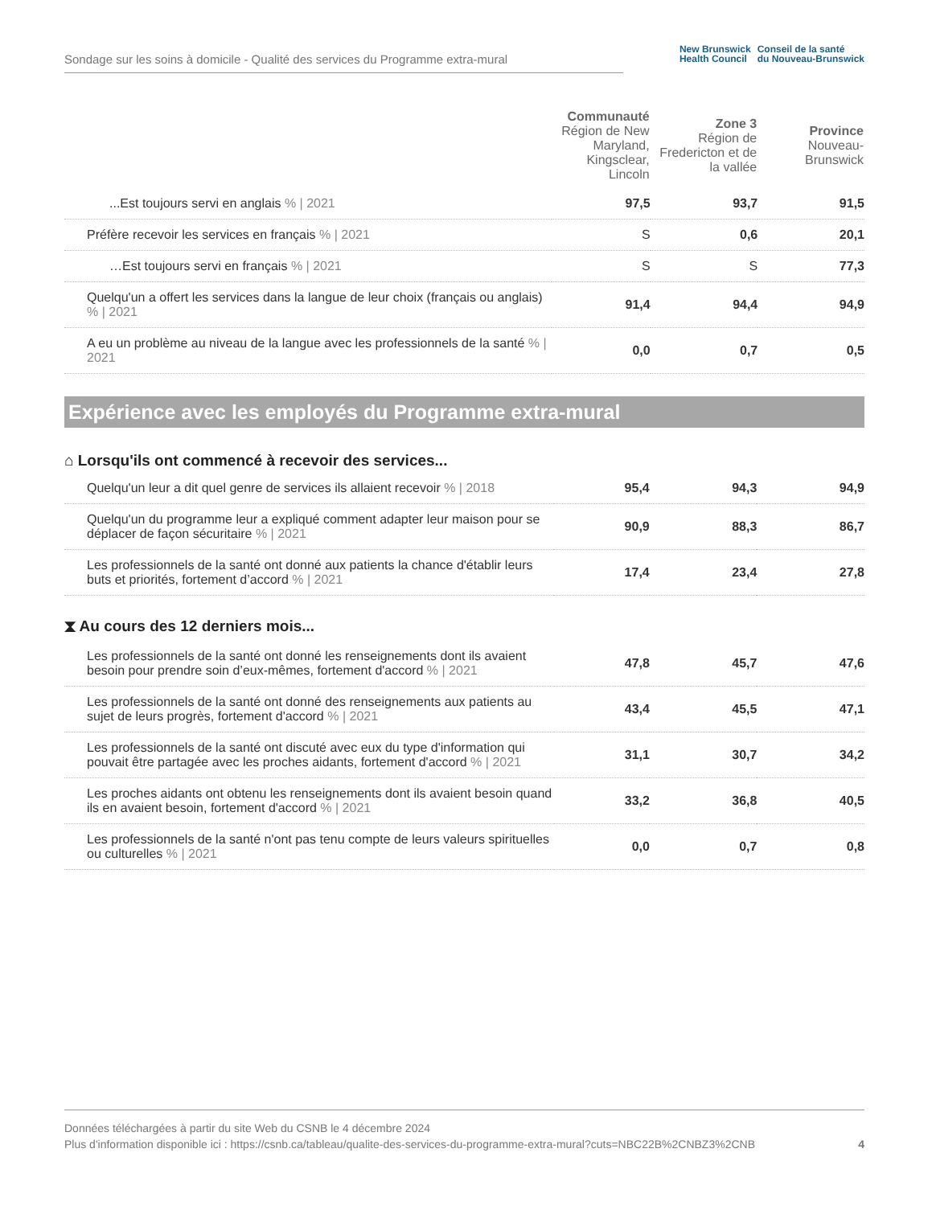Sondage sur les soins à domicile - Qualité des services du Programme extra-mural
New Brunswick
Health Council
Conseil de la santé
du Nouveau-Brunswick
| | Communauté Région de New Maryland, Kingsclear, Lincoln | Zone 3 Région de Fredericton et de la vallée | Province Nouveau-Brunswick |
| --- | --- | --- | --- |
| ...Est toujours servi en anglais % / 2021 | 97,5 | 93,7 | 91,5 |
| Préfère recevoir les services en français % / 2021 | S | 0,6 | 20,1 |
| …Est toujours servi en français % / 2021 | S | S | 77,3 |
| Quelqu'un a offert les services dans la langue de leur choix (français ou anglais) % / 2021 | 91,4 | 94,4 | 94,9 |
| A eu un problème au niveau de la langue avec les professionnels de la santé % / 2021 | 0,0 | 0,7 | 0,5 |
Expérience avec les employés du Programme extra-mural
⌂ Lorsqu'ils ont commencé à recevoir des services...
| Quelqu'un leur a dit quel genre de services ils allaient recevoir % / 2018 | 95,4 | 94,3 | 94,9 |
| Quelqu'un du programme leur a expliqué comment adapter leur maison pour se déplacer de façon sécuritaire % / 2021 | 90,9 | 88,3 | 86,7 |
| Les professionnels de la santé ont donné aux patients la chance d'établir leurs buts et priorités, fortement d’accord % / 2021 | 17,4 | 23,4 | 27,8 |
⧗ Au cours des 12 derniers mois...
| Les professionnels de la santé ont donné les renseignements dont ils avaient besoin pour prendre soin d’eux-mêmes, fortement d'accord % / 2021 | 47,8 | 45,7 | 47,6 |
| Les professionnels de la santé ont donné des renseignements aux patients au sujet de leurs progrès, fortement d'accord % / 2021 | 43,4 | 45,5 | 47,1 |
| Les professionnels de la santé ont discuté avec eux du type d'information qui pouvait être partagée avec les proches aidants, fortement d'accord % / 2021 | 31,1 | 30,7 | 34,2 |
| Les proches aidants ont obtenu les renseignements dont ils avaient besoin quand ils en avaient besoin, fortement d'accord % / 2021 | 33,2 | 36,8 | 40,5 |
| Les professionnels de la santé n'ont pas tenu compte de leurs valeurs spirituelles ou culturelles % / 2021 | 0,0 | 0,7 | 0,8 |
Données téléchargées à partir du site Web du CSNB le 4 décembre 2024
Plus d'information disponible ici : https://csnb.ca/tableau/qualite-des-services-du-programme-extra-mural?cuts=NBC22B%2CNBZ3%2CNB 4